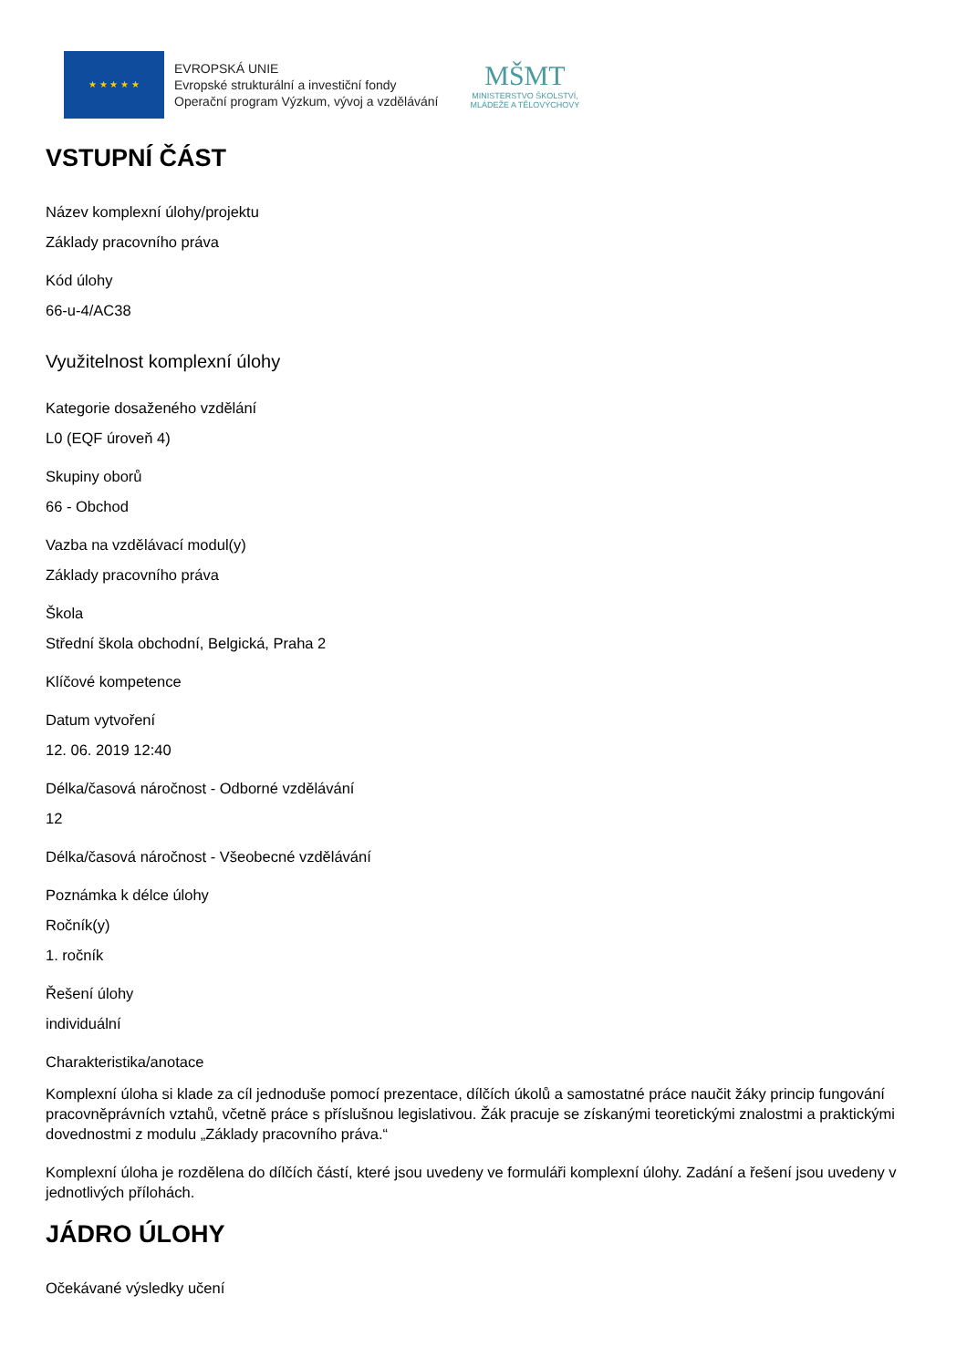★ ★ ★ ★ ★
EVROPSKÁ UNIE
Evropské strukturální a investiční fondy
Operační program Výzkum, vývoj a vzdělávání
MŠMT
MINISTERSTVO ŠKOLSTVÍ,
MLÁDEŽE A TĚLOVÝCHOVY
VSTUPNÍ ČÁST
Název komplexní úlohy/projektu
Základy pracovního práva
Kód úlohy
66-u-4/AC38
Využitelnost komplexní úlohy
Kategorie dosaženého vzdělání
L0 (EQF úroveň 4)
Skupiny oborů
66 - Obchod
Vazba na vzdělávací modul(y)
Základy pracovního práva
Škola
Střední škola obchodní, Belgická, Praha 2
Klíčové kompetence
Datum vytvoření
12. 06. 2019 12:40
Délka/časová náročnost - Odborné vzdělávání
12
Délka/časová náročnost - Všeobecné vzdělávání
Poznámka k délce úlohy
Ročník(y)
1. ročník
Řešení úlohy
individuální
Charakteristika/anotace
Komplexní úloha si klade za cíl jednoduše pomocí prezentace, dílčích úkolů a samostatné práce naučit žáky princip fungování pracovněprávních vztahů, včetně práce s příslušnou legislativou. Žák pracuje se získanými teoretickými znalostmi a praktickými dovednostmi z modulu „Základy pracovního práva.“
Komplexní úloha je rozdělena do dílčích částí, které jsou uvedeny ve formuláři komplexní úlohy. Zadání a řešení jsou uvedeny v jednotlivých přílohách.
JÁDRO ÚLOHY
Očekávané výsledky učení